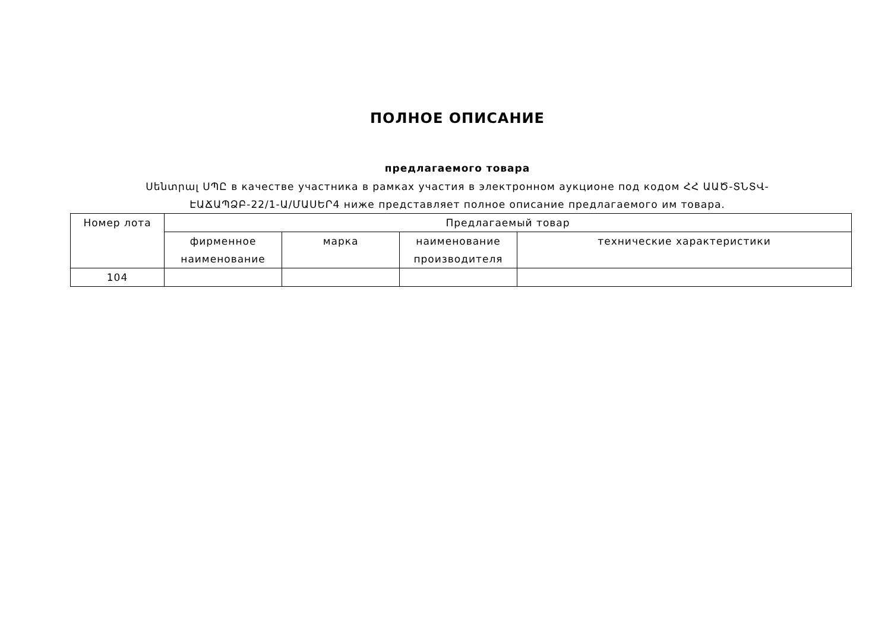ПОЛНОЕ ОПИСАНИЕ
предлагаемого товара
Սենտրալ ՍՊԸ в качестве участника в рамках участия в электронном аукционе под кодом ՀՀ ԱԱԾ-ՏՆՏՎ-ԷԱՃԱՊՁԲ-22/1-Ա/ՄԱՍԵՐ4 ниже представляет полное описание предлагаемого им товара.
| Номер лота | Предлагаемый товар | | | |
| --- | --- | --- | --- | --- |
| | фирменное наименование | марка | наименование производителя | технические характеристики |
| 104 | | | | |